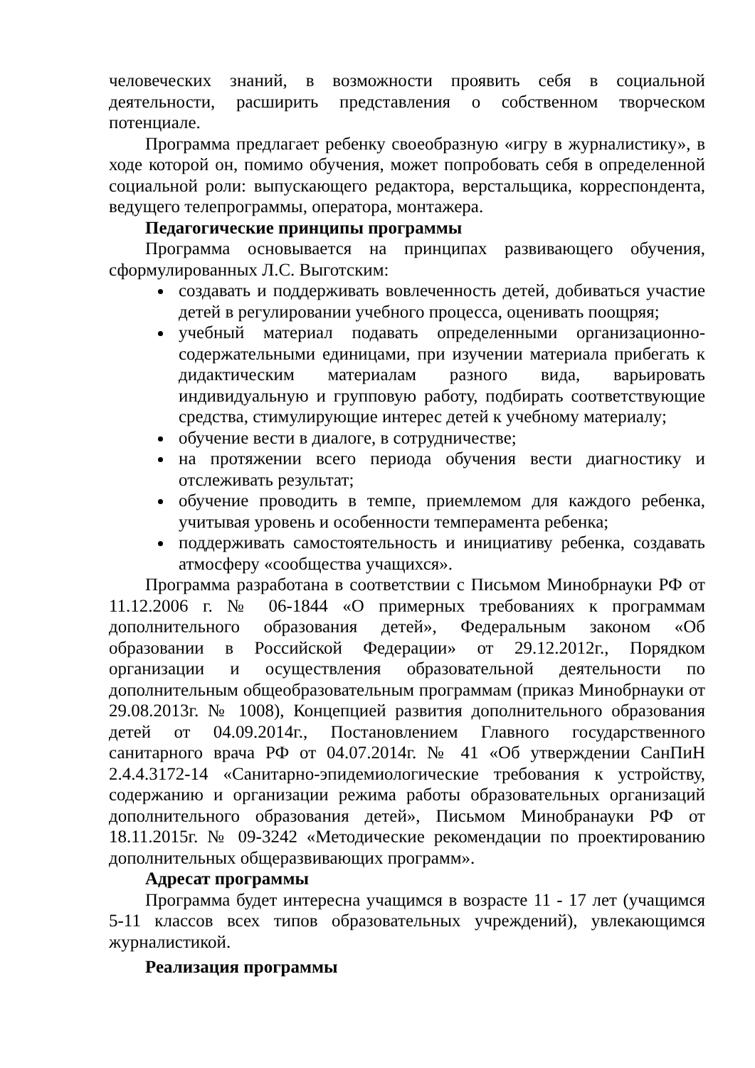человеческих знаний, в возможности проявить себя в социальной деятельности, расширить представления о собственном творческом потенциале.
Программа предлагает ребенку своеобразную «игру в журналистику», в ходе которой он, помимо обучения, может попробовать себя в определенной социальной роли: выпускающего редактора, верстальщика, корреспондента, ведущего телепрограммы, оператора, монтажера.
Педагогические принципы программы
Программа основывается на принципах развивающего обучения, сформулированных Л.С. Выготским:
создавать и поддерживать вовлеченность детей, добиваться участие детей в регулировании учебного процесса, оценивать поощряя;
учебный материал подавать определенными организационно-содержательными единицами, при изучении материала прибегать к дидактическим материалам разного вида, варьировать индивидуальную и групповую работу, подбирать соответствующие средства, стимулирующие интерес детей к учебному материалу;
обучение вести в диалоге, в сотрудничестве;
на протяжении всего периода обучения вести диагностику и отслеживать результат;
обучение проводить в темпе, приемлемом для каждого ребенка, учитывая уровень и особенности темперамента ребенка;
поддерживать самостоятельность и инициативу ребенка, создавать атмосферу «сообщества учащихся».
Программа разработана в соответствии с Письмом Минобрнауки РФ от 11.12.2006 г. № 06-1844 «О примерных требованиях к программам дополнительного образования детей», Федеральным законом «Об образовании в Российской Федерации» от 29.12.2012г., Порядком организации и осуществления образовательной деятельности по дополнительным общеобразовательным программам (приказ Минобрнауки от 29.08.2013г. № 1008), Концепцией развития дополнительного образования детей от 04.09.2014г., Постановлением Главного государственного санитарного врача РФ от 04.07.2014г. № 41 «Об утверждении СанПиН 2.4.4.3172-14 «Санитарно-эпидемиологические требования к устройству, содержанию и организации режима работы образовательных организаций дополнительного образования детей», Письмом Минобранауки РФ от 18.11.2015г. № 09-3242 «Методические рекомендации по проектированию дополнительных общеразвивающих программ».
Адресат программы
Программа будет интересна учащимся в возрасте 11 - 17 лет (учащимся 5-11 классов всех типов образовательных учреждений), увлекающимся журналистикой.
Реализация программы